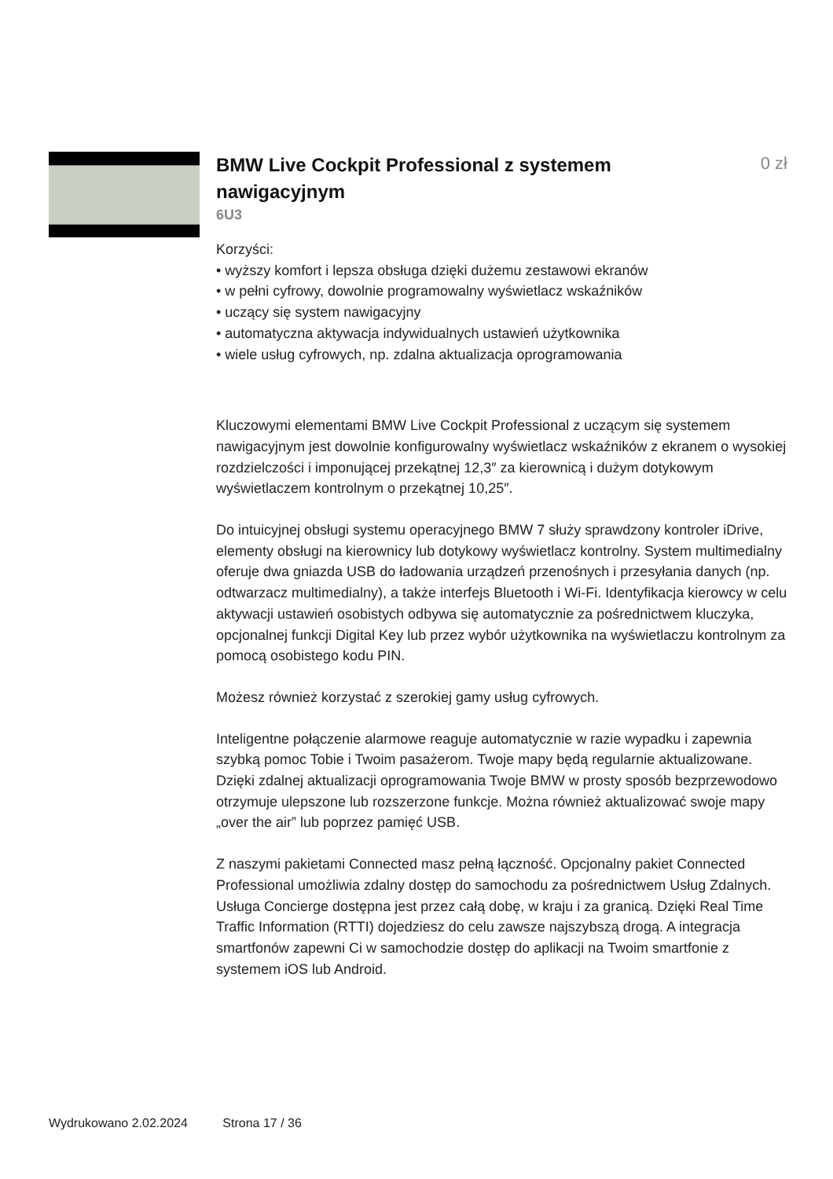BMW Live Cockpit Professional z systemem nawigacyjnym
0 zł
6U3
Korzyści:
• wyższy komfort i lepsza obsługa dzięki dużemu zestawowi ekranów
• w pełni cyfrowy, dowolnie programowalny wyświetlacz wskaźników
• uczący się system nawigacyjny
• automatyczna aktywacja indywidualnych ustawień użytkownika
• wiele usług cyfrowych, np. zdalna aktualizacja oprogramowania
Kluczowymi elementami BMW Live Cockpit Professional z uczącym się systemem nawigacyjnym jest dowolnie konfigurowalny wyświetlacz wskaźników z ekranem o wysokiej rozdzielczości i imponującej przekątnej 12,3″ za kierownicą i dużym dotykowym wyświetlaczem kontrolnym o przekątnej 10,25″.
Do intuicyjnej obsługi systemu operacyjnego BMW 7 służy sprawdzony kontroler iDrive, elementy obsługi na kierownicy lub dotykowy wyświetlacz kontrolny. System multimedialny oferuje dwa gniazda USB do ładowania urządzeń przenośnych i przesyłania danych (np. odtwarzacz multimedialny), a także interfejs Bluetooth i Wi-Fi. Identyfikacja kierowcy w celu aktywacji ustawień osobistych odbywa się automatycznie za pośrednictwem kluczyka, opcjonalnej funkcji Digital Key lub przez wybór użytkownika na wyświetlaczu kontrolnym za pomocą osobistego kodu PIN.
Możesz również korzystać z szerokiej gamy usług cyfrowych.
Inteligentne połączenie alarmowe reaguje automatycznie w razie wypadku i zapewnia szybką pomoc Tobie i Twoim pasażerom. Twoje mapy będą regularnie aktualizowane. Dzięki zdalnej aktualizacji oprogramowania Twoje BMW w prosty sposób bezprzewodowo otrzymuje ulepszone lub rozszerzone funkcje. Można również aktualizować swoje mapy „over the air” lub poprzez pamięć USB.
Z naszymi pakietami Connected masz pełną łączność. Opcjonalny pakiet Connected Professional umożliwia zdalny dostęp do samochodu za pośrednictwem Usług Zdalnych. Usługa Concierge dostępna jest przez całą dobę, w kraju i za granicą. Dzięki Real Time Traffic Information (RTTI) dojedziesz do celu zawsze najszybszą drogą. A integracja smartfonów zapewni Ci w samochodzie dostęp do aplikacji na Twoim smartfonie z systemem iOS lub Android.
Wydrukowano 2.02.2024 Strona 17 / 36